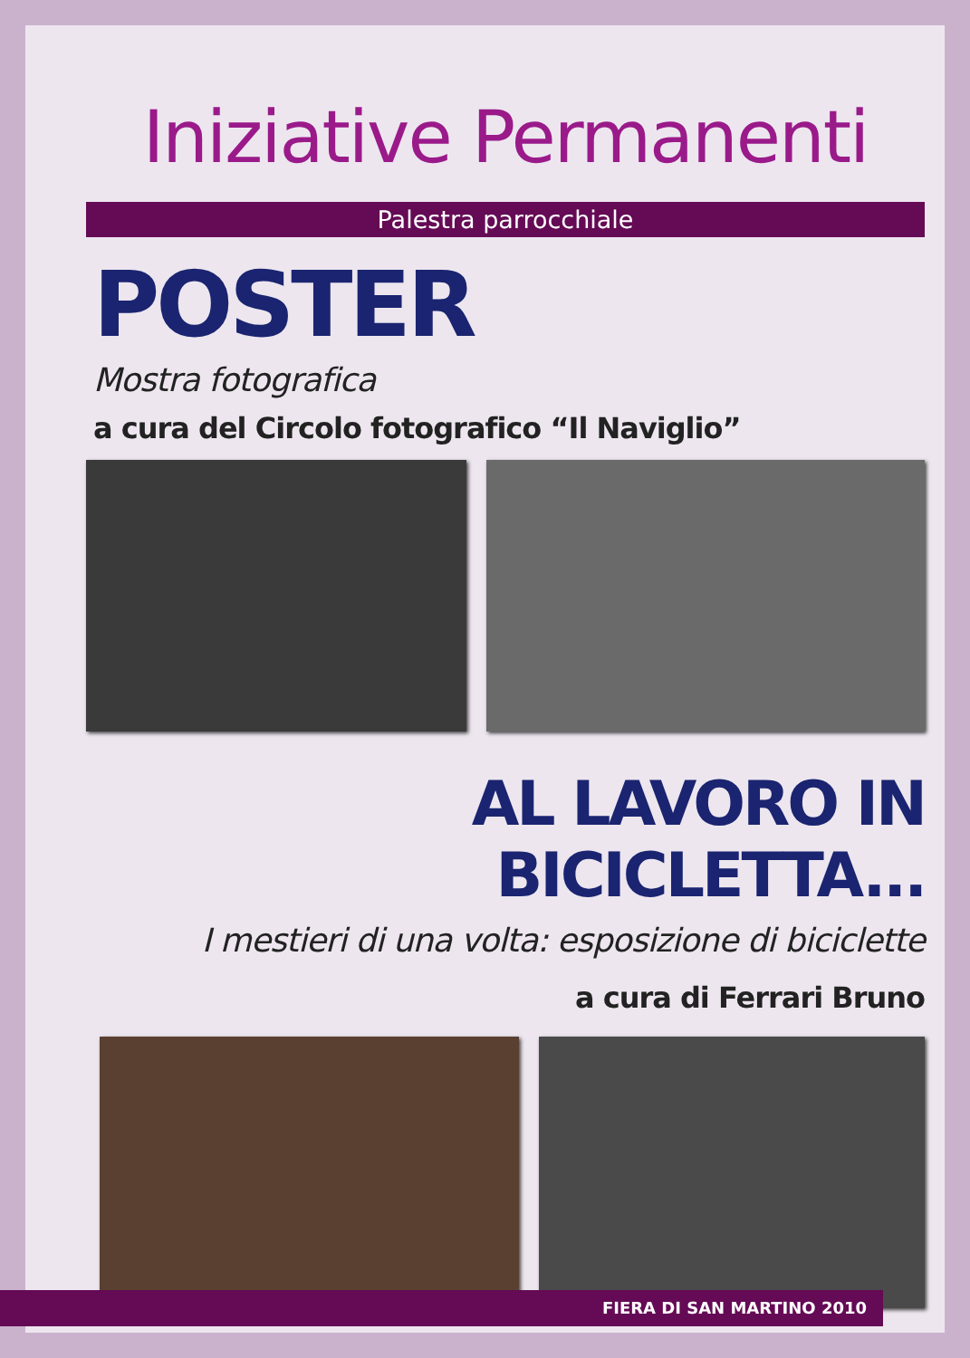Iniziative Permanenti
Palestra parrocchiale
POSTER
Mostra fotografica
a cura del Circolo fotografico “Il Naviglio”
AL LAVORO IN BICICLETTA...
I mestieri di una volta: esposizione di biciclette
a cura di Ferrari Bruno
FIERA DI SAN MARTINO 2010